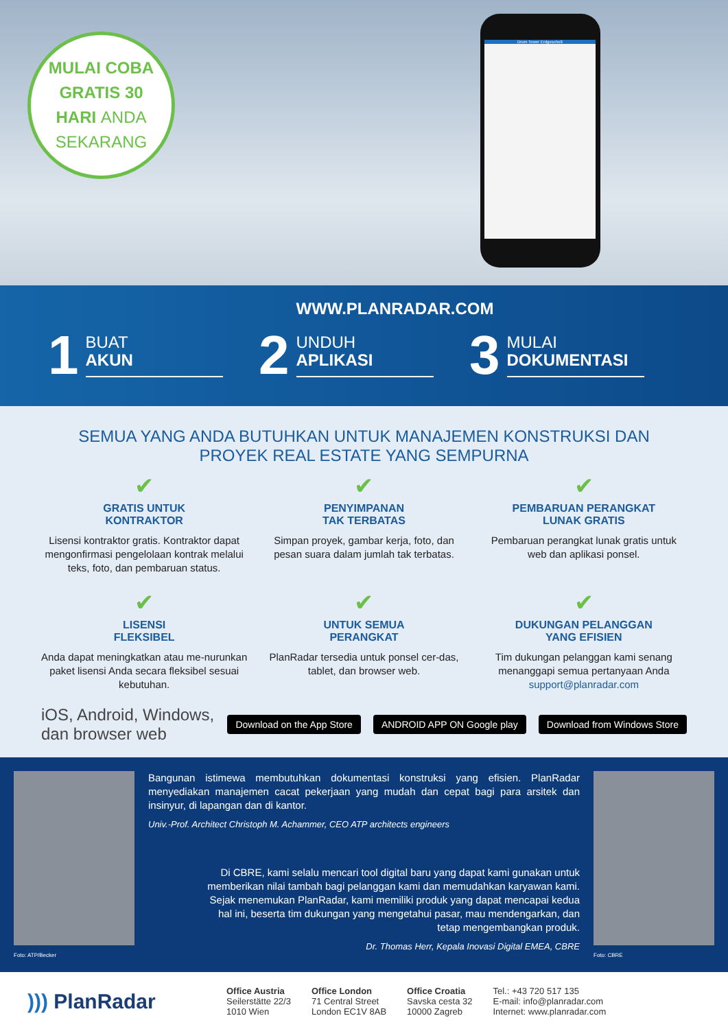MULAI COBA
GRATIS 30
HARI ANDA
SEKARANG
Drum Tower Erdgeschoß
WWW.PLANRADAR.COM
1
BUAT
AKUN
2
UNDUH
APLIKASI
3
MULAI
DOKUMENTASI
SEMUA YANG ANDA BUTUHKAN UNTUK MANAJEMEN KONSTRUKSI DAN
PROYEK REAL ESTATE YANG SEMPURNA
✔
GRATIS UNTUK
KONTRAKTOR
Lisensi kontraktor gratis. Kontraktor dapat mengonfirmasi pengelolaan kontrak melalui teks, foto, dan pembaruan status.
✔
PENYIMPANAN
TAK TERBATAS
Simpan proyek, gambar kerja, foto, dan pesan suara dalam jumlah tak terbatas.
✔
PEMBARUAN PERANGKAT
LUNAK GRATIS
Pembaruan perangkat lunak gratis untuk web dan aplikasi ponsel.
✔
LISENSI
FLEKSIBEL
Anda dapat meningkatkan atau me-nurunkan paket lisensi Anda secara fleksibel sesuai kebutuhan.
✔
UNTUK SEMUA
PERANGKAT
PlanRadar tersedia untuk ponsel cer-das, tablet, dan browser web.
✔
DUKUNGAN PELANGGAN
YANG EFISIEN
Tim dukungan pelanggan kami senang menanggapi semua pertanyaan Anda support@planradar.com
iOS, Android, Windows, dan browser web Download on the App Store ANDROID APP ON Google play Download from Windows Store
Foto: ATP/Becker
Bangunan istimewa membutuhkan dokumentasi konstruksi yang efisien. PlanRadar menyediakan manajemen cacat pekerjaan yang mudah dan cepat bagi para arsitek dan insinyur, di lapangan dan di kantor.
Univ.-Prof. Architect Christoph M. Achammer, CEO ATP architects engineers
Di CBRE, kami selalu mencari tool digital baru yang dapat kami gunakan untuk memberikan nilai tambah bagi pelanggan kami dan memudahkan karyawan kami. Sejak menemukan PlanRadar, kami memiliki produk yang dapat mencapai kedua hal ini, beserta tim dukungan yang mengetahui pasar, mau mendengarkan, dan tetap mengembangkan produk.
Dr. Thomas Herr, Kepala Inovasi Digital EMEA, CBRE
Foto: CBRE
))) PlanRadar
Office Austria
Seilerstätte 22/3
1010 Wien
Office London
71 Central Street
London EC1V 8AB
Office Croatia
Savska cesta 32
10000 Zagreb
Tel.: +43 720 517 135
E-mail: info@planradar.com
Internet: www.planradar.com